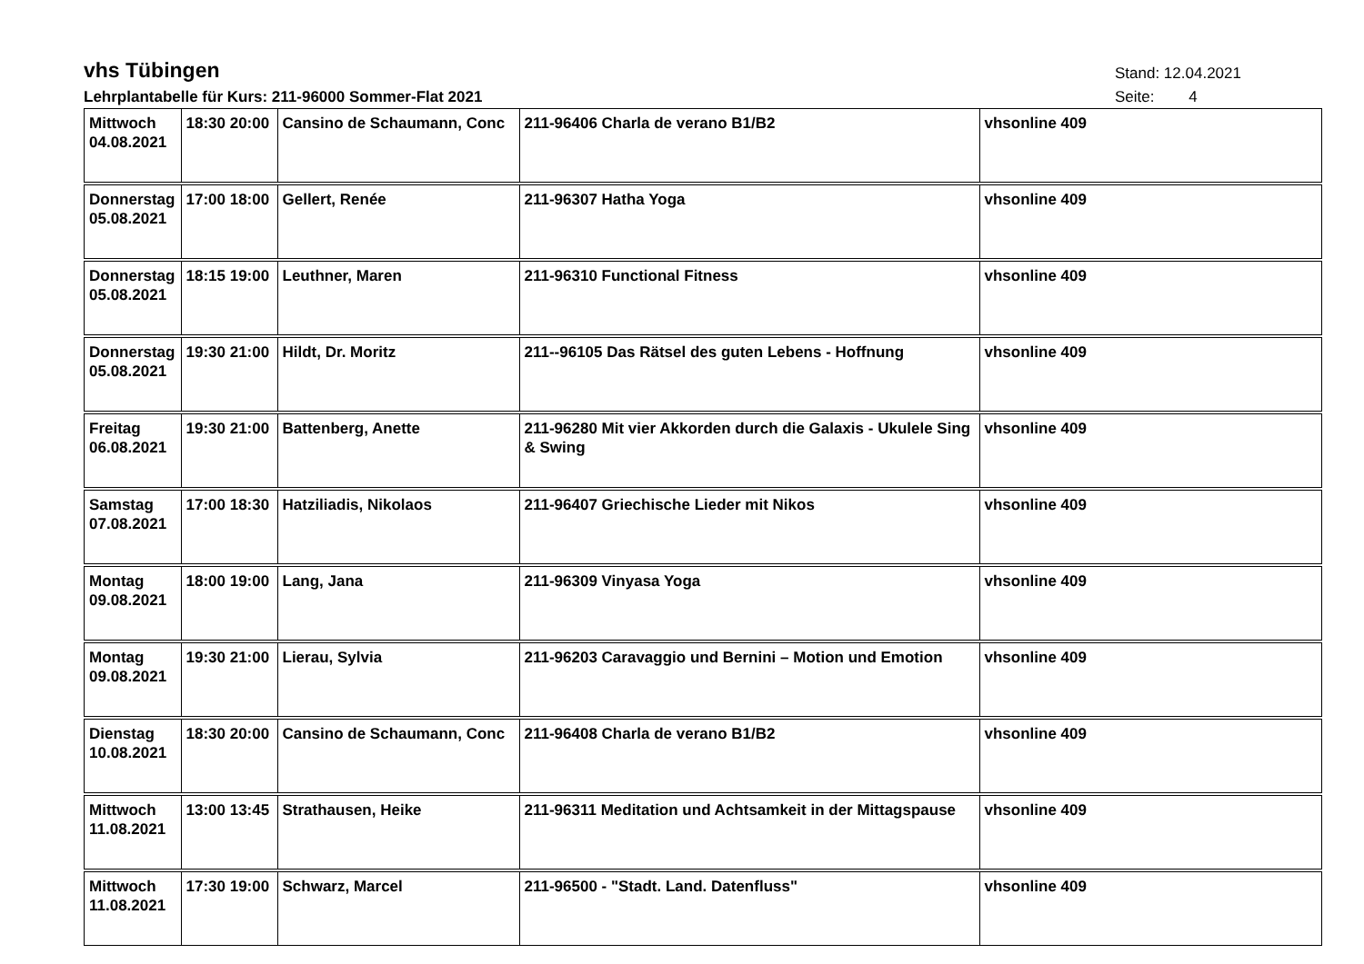vhs Tübingen
Stand: 12.04.2021
Lehrplantabelle für Kurs: 211-96000 Sommer-Flat 2021
Seite: 4
| Mittwoch 04.08.2021 | 18:30 20:00 | Cansino de Schaumann, Conc | 211-96406 Charla de verano B1/B2 | vhsonline 409 |
| Donnerstag 05.08.2021 | 17:00 18:00 | Gellert, Renée | 211-96307 Hatha Yoga | vhsonline 409 |
| Donnerstag 05.08.2021 | 18:15 19:00 | Leuthner, Maren | 211-96310 Functional Fitness | vhsonline 409 |
| Donnerstag 05.08.2021 | 19:30 21:00 | Hildt, Dr. Moritz | 211--96105 Das Rätsel des guten Lebens - Hoffnung | vhsonline 409 |
| Freitag 06.08.2021 | 19:30 21:00 | Battenberg, Anette | 211-96280 Mit vier Akkorden durch die Galaxis - Ukulele Sing & Swing | vhsonline 409 |
| Samstag 07.08.2021 | 17:00 18:30 | Hatziliadis, Nikolaos | 211-96407 Griechische Lieder mit Nikos | vhsonline 409 |
| Montag 09.08.2021 | 18:00 19:00 | Lang, Jana | 211-96309 Vinyasa Yoga | vhsonline 409 |
| Montag 09.08.2021 | 19:30 21:00 | Lierau, Sylvia | 211-96203 Caravaggio und Bernini – Motion und Emotion | vhsonline 409 |
| Dienstag 10.08.2021 | 18:30 20:00 | Cansino de Schaumann, Conc | 211-96408 Charla de verano B1/B2 | vhsonline 409 |
| Mittwoch 11.08.2021 | 13:00 13:45 | Strathausen, Heike | 211-96311 Meditation und Achtsamkeit in der Mittagspause | vhsonline 409 |
| Mittwoch 11.08.2021 | 17:30 19:00 | Schwarz, Marcel | 211-96500 - "Stadt. Land. Datenfluss" | vhsonline 409 |